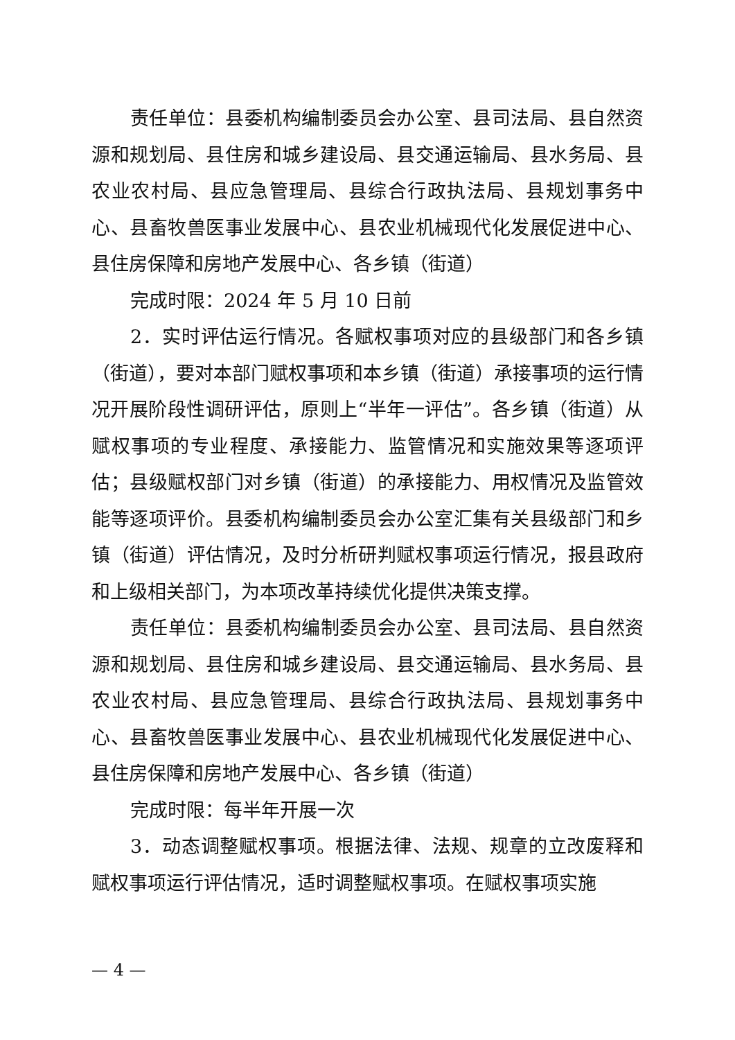责任单位：县委机构编制委员会办公室、县司法局、县自然资源和规划局、县住房和城乡建设局、县交通运输局、县水务局、县农业农村局、县应急管理局、县综合行政执法局、县规划事务中心、县畜牧兽医事业发展中心、县农业机械现代化发展促进中心、县住房保障和房地产发展中心、各乡镇（街道）
完成时限：2024 年 5 月 10 日前
2．实时评估运行情况。各赋权事项对应的县级部门和各乡镇（街道），要对本部门赋权事项和本乡镇（街道）承接事项的运行情况开展阶段性调研评估，原则上“半年一评估”。各乡镇（街道）从赋权事项的专业程度、承接能力、监管情况和实施效果等逐项评估；县级赋权部门对乡镇（街道）的承接能力、用权情况及监管效能等逐项评价。县委机构编制委员会办公室汇集有关县级部门和乡镇（街道）评估情况，及时分析研判赋权事项运行情况，报县政府和上级相关部门，为本项改革持续优化提供决策支撑。
责任单位：县委机构编制委员会办公室、县司法局、县自然资源和规划局、县住房和城乡建设局、县交通运输局、县水务局、县农业农村局、县应急管理局、县综合行政执法局、县规划事务中心、县畜牧兽医事业发展中心、县农业机械现代化发展促进中心、县住房保障和房地产发展中心、各乡镇（街道）
完成时限：每半年开展一次
3．动态调整赋权事项。根据法律、法规、规章的立改废释和赋权事项运行评估情况，适时调整赋权事项。在赋权事项实施
— 4 —